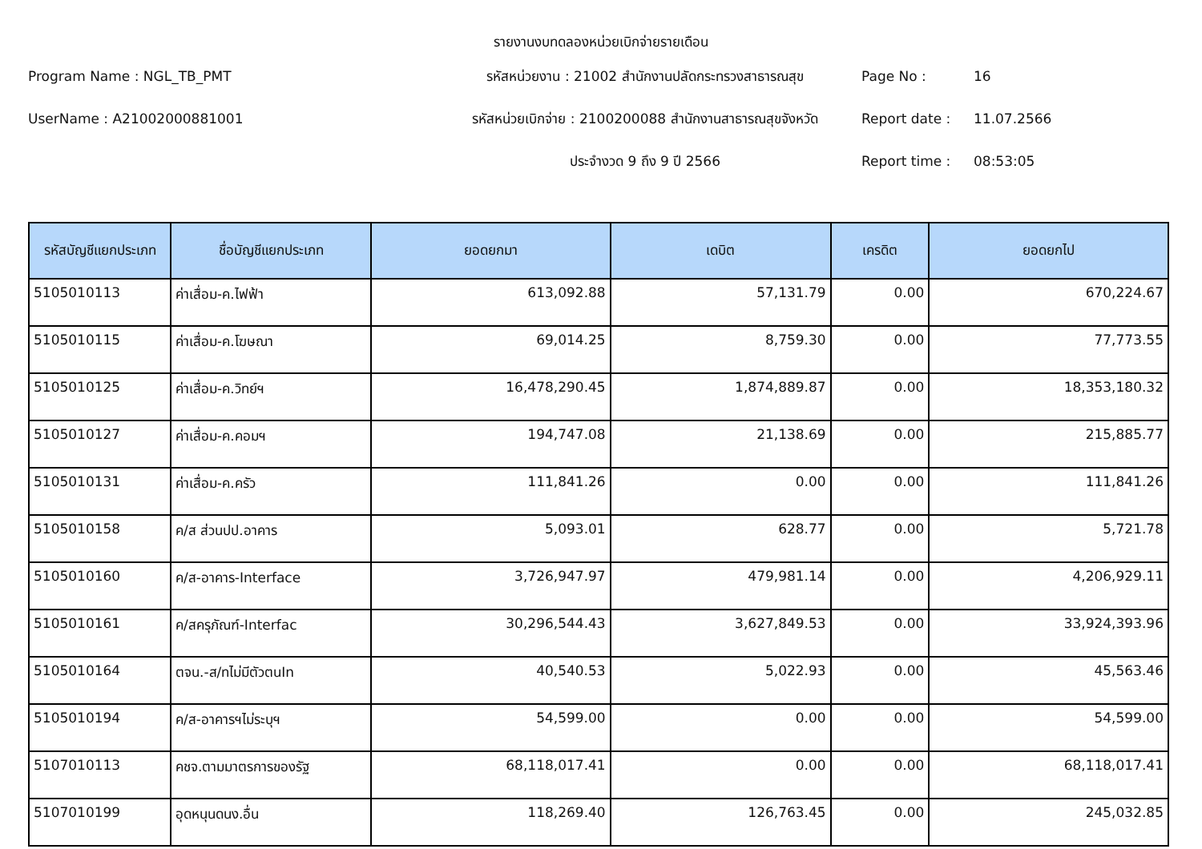รายงานงบทดลองหน่วยเบิกจ่ายรายเดือน
Program Name : NGL_TB_PMT
รหัสหน่วยงาน : 21002 สำนักงานปลัดกระทรวงสาธารณสุข
Page No :
16
UserName : A21002000881001
รหัสหน่วยเบิกจ่าย : 2100200088 สำนักงานสาธารณสุขจังหวัด
Report date :
11.07.2566
ประจำงวด 9 ถึง 9 ปี 2566
Report time :
08:53:05
| รหัสบัญชีแยกประเภท | ชื่อบัญชีแยกประเภท | ยอดยกมา | เดบิต | เครดิต | ยอดยกไป |
| --- | --- | --- | --- | --- | --- |
| 5105010113 | ค่าเสื่อม-ค.ไฟฟ้า | 613,092.88 | 57,131.79 | 0.00 | 670,224.67 |
| 5105010115 | ค่าเสื่อม-ค.โฆษณา | 69,014.25 | 8,759.30 | 0.00 | 77,773.55 |
| 5105010125 | ค่าเสื่อม-ค.วิทย์ฯ | 16,478,290.45 | 1,874,889.87 | 0.00 | 18,353,180.32 |
| 5105010127 | ค่าเสื่อม-ค.คอมฯ | 194,747.08 | 21,138.69 | 0.00 | 215,885.77 |
| 5105010131 | ค่าเสื่อม-ค.ครัว | 111,841.26 | 0.00 | 0.00 | 111,841.26 |
| 5105010158 | ค/ส ส่วนปป.อาคาร | 5,093.01 | 628.77 | 0.00 | 5,721.78 |
| 5105010160 | ค/ส-อาคาร-Interface | 3,726,947.97 | 479,981.14 | 0.00 | 4,206,929.11 |
| 5105010161 | ค/สครุภัณฑ์-Interfac | 30,296,544.43 | 3,627,849.53 | 0.00 | 33,924,393.96 |
| 5105010164 | ตจน.-ส/ทไม่มีตัวตนIn | 40,540.53 | 5,022.93 | 0.00 | 45,563.46 |
| 5105010194 | ค/ส-อาคารฯไม่ระบุฯ | 54,599.00 | 0.00 | 0.00 | 54,599.00 |
| 5107010113 | คชจ.ตามมาตรการของรัฐ | 68,118,017.41 | 0.00 | 0.00 | 68,118,017.41 |
| 5107010199 | อุดหนุนดนง.อื่น | 118,269.40 | 126,763.45 | 0.00 | 245,032.85 |